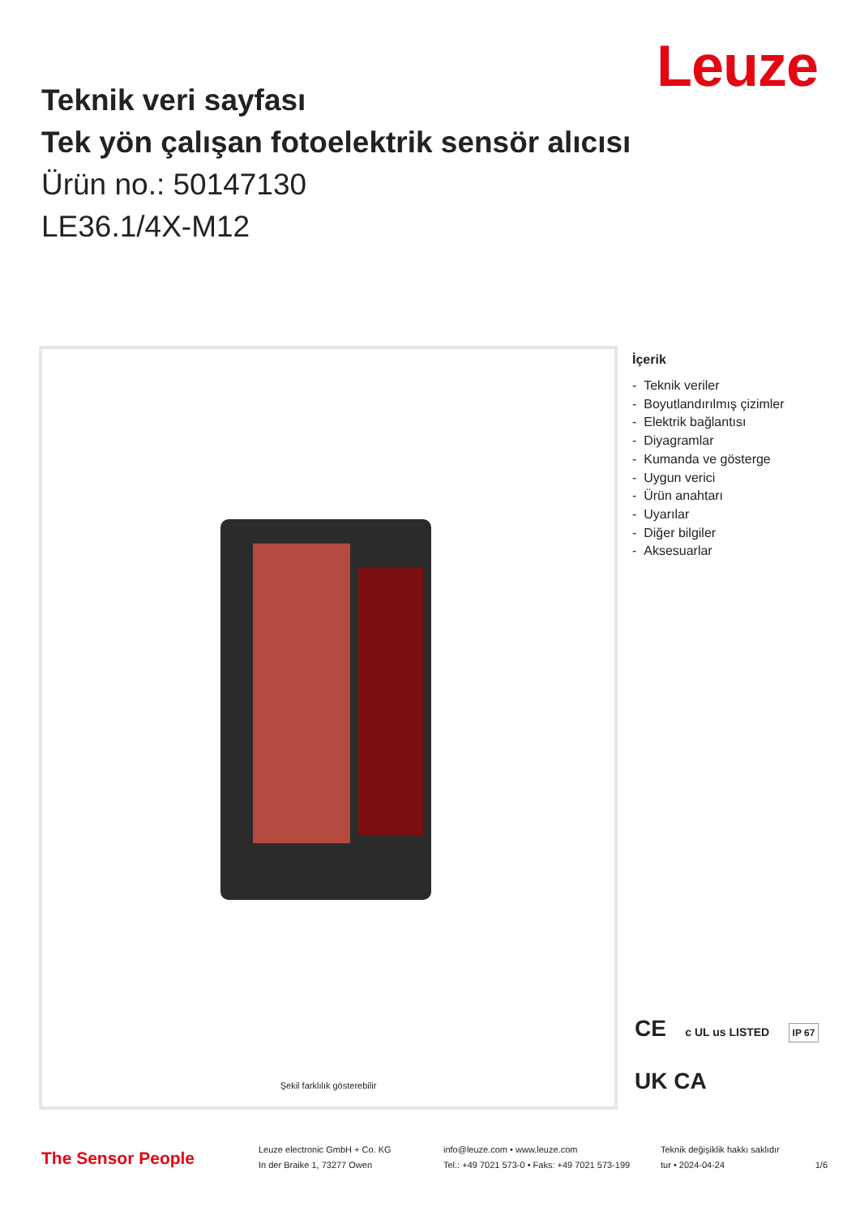Leuze
Teknik veri sayfası
Tek yön çalışan fotoelektrik sensör alıcısı
Ürün no.: 50147130
LE36.1/4X-M12
Şekil farklılık gösterebilir
İçerik
- Teknik veriler
- Boyutlandırılmış çizimler
- Elektrik bağlantısı
- Diyagramlar
- Kumanda ve gösterge
- Uygun verici
- Ürün anahtarı
- Uyarılar
- Diğer bilgiler
- Aksesuarlar
CE c UL us LISTED IP 67
UK CA
The Sensor People
Leuze electronic GmbH + Co. KG
In der Braike 1, 73277 Owen
info@leuze.com • www.leuze.com
Tel.: +49 7021 573-0 • Faks: +49 7021 573-199
Teknik değişiklik hakkı saklıdır
tur • 2024-04-24 1/6